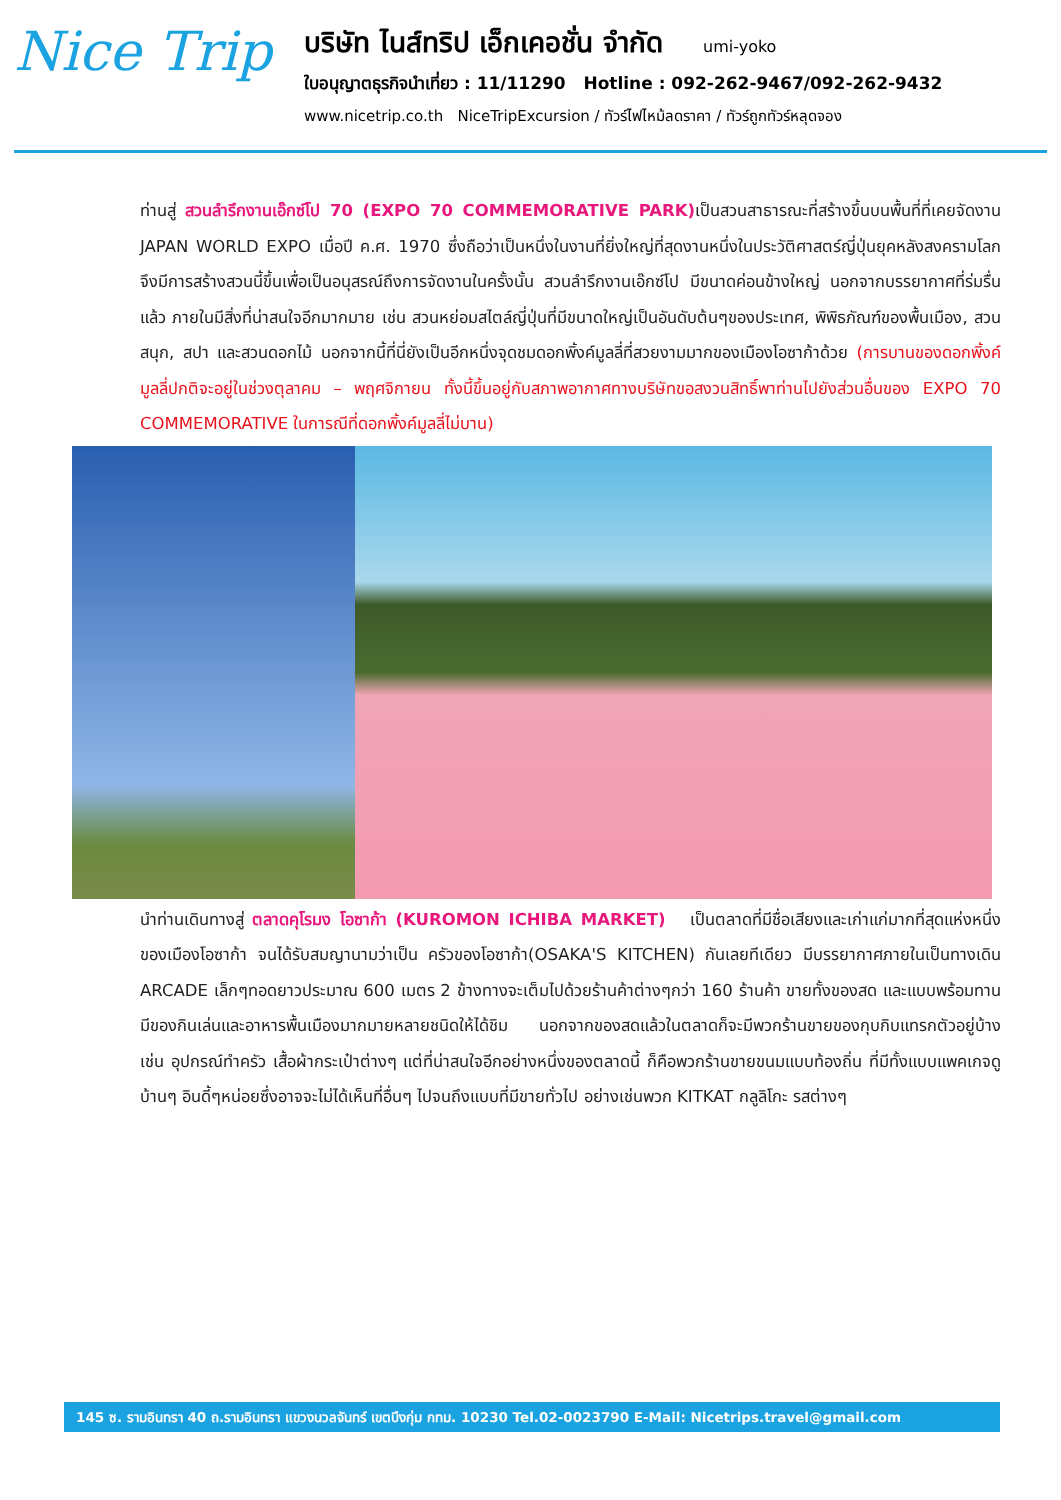Nice Trip
บริษัท ไนส์ทริป เอ็กเคอชั่น จำกัด umi-yoko
ใบอนุญาตธุรกิจนำเที่ยว : 11/11290 Hotline : 092-262-9467/092-262-9432
www.nicetrip.co.th NiceTripExcursion / ทัวร์ไฟไหม้ลดราคา / ทัวร์ถูกทัวร์หลุดจอง
ท่านสู่ สวนลำรึกงานเอ๊กซ์โป 70 (EXPO 70 COMMEMORATIVE PARK) เป็นสวนสาธารณะที่สร้างขึ้นบนพื้นที่ที่เคยจัดงาน JAPAN WORLD EXPO เมื่อปี ค.ศ. 1970 ซึ่งถือว่าเป็นหนึ่งในงานที่ยิ่งใหญ่ที่สุดงานหนึ่งในประวัติศาสตร์ญี่ปุ่นยุคหลังสงครามโลก จึงมีการสร้างสวนนี้ขึ้นเพื่อเป็นอนุสรณ์ถึงการจัดงานในครั้งนั้น สวนลำรึกงานเอ๊กซ์โป มีขนาดค่อนข้างใหญ่ นอกจากบรรยากาศที่ร่มรื่นแล้ว ภายในมีสิ่งที่น่าสนใจอีกมากมาย เช่น สวนหย่อมสไตล์ญี่ปุ่นที่มีขนาดใหญ่เป็นอันดับต้นๆของประเทศ, พิพิธภัณฑ์ของพื้นเมือง, สวนสนุก, สปา และสวนดอกไม้ นอกจากนี้ที่นี่ยังเป็นอีกหนึ่งจุดชมดอกพิ้งค์มูลลี่ที่สวยงามมากของเมืองโอซาก้าด้วย (การบานของดอกพิ้งค์มูลลี่ปกติจะอยู่ในช่วงตุลาคม – พฤศจิกายน ทั้งนี้ขึ้นอยู่กับสภาพอากาศทางบริษัทขอสงวนสิทธิ์พาท่านไปยังส่วนอื่นของ EXPO 70 COMMEMORATIVE ในการณีที่ดอกพิ้งค์มูลลี่ไม่บาน)
นำท่านเดินทางสู่ ตลาดคุโรมง โอซาก้า (KUROMON ICHIBA MARKET) เป็นตลาดที่มีชื่อเสียงและเก่าแก่มากที่สุดแห่งหนึ่งของเมืองโอซาก้า จนได้รับสมญานามว่าเป็น ครัวของโอซาก้า(OSAKA'S KITCHEN) กันเลยทีเดียว มีบรรยากาศภายในเป็นทางเดิน ARCADE เล็กๆทอดยาวประมาณ 600 เมตร 2 ข้างทางจะเต็มไปด้วยร้านค้าต่างๆกว่า 160 ร้านค้า ขายทั้งของสด และแบบพร้อมทาน มีของกินเล่นและอาหารพื้นเมืองมากมายหลายชนิดให้ได้ชิม นอกจากของสดแล้วในตลาดก็จะมีพวกร้านขายของกุบกิบแทรกตัวอยู่บ้าง เช่น อุปกรณ์ทำครัว เสื้อผ้ากระเป๋าต่างๆ แต่ที่น่าสนใจอีกอย่างหนึ่งของตลาดนี้ ก็คือพวกร้านขายขนมแบบท้องถิ่น ที่มีทั้งแบบแพคเกจดูบ้านๆ อินดี้ๆหน่อยซึ่งอาจจะไม่ได้เห็นที่อื่นๆ ไปจนถึงแบบที่มีขายทั่วไป อย่างเช่นพวก KITKAT กลูลิโกะ รสต่างๆ
145 ซ. รามอินทรา 40 ถ.รามอินทรา แขวงนวลจันทร์ เขตบึงกุ่ม กทม. 10230 Tel.02-0023790 E-Mail: Nicetrips.travel@gmail.com